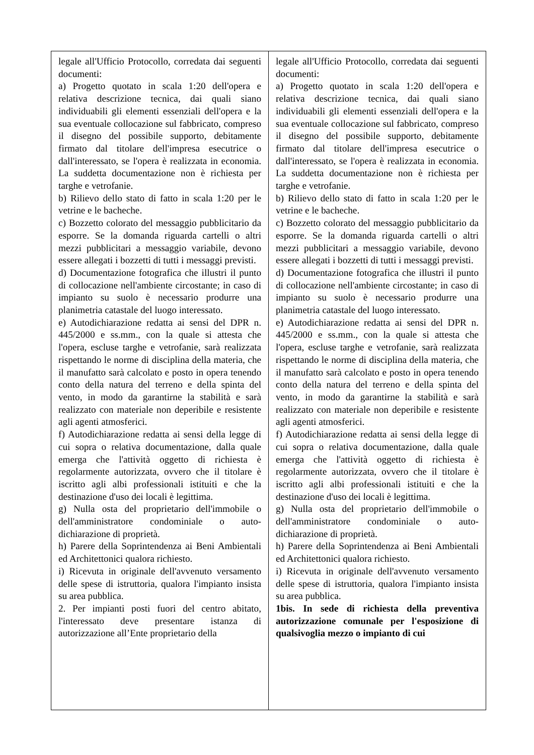| legale all'Ufficio Protocollo, corredata dai seguenti documenti: a) Progetto quotato in scala 1:20 dell'opera e relativa descrizione tecnica, dai quali siano individuabili gli elementi essenziali dell'opera e la sua eventuale collocazione sul fabbricato, compreso il disegno del possibile supporto, debitamente firmato dal titolare dell'impresa esecutrice o dall'interessato, se l'opera è realizzata in economia. La suddetta documentazione non è richiesta per targhe e vetrofanie. b) Rilievo dello stato di fatto in scala 1:20 per le vetrine e le bacheche. c) Bozzetto colorato del messaggio pubblicitario da esporre. Se la domanda riguarda cartelli o altri mezzi pubblicitari a messaggio variabile, devono essere allegati i bozzetti di tutti i messaggi previsti. d) Documentazione fotografica che illustri il punto di collocazione nell'ambiente circostante; in caso di impianto su suolo è necessario produrre una planimetria catastale del luogo interessato. e) Autodichiarazione redatta ai sensi del DPR n. 445/2000 e ss.mm., con la quale si attesta che l'opera, escluse targhe e vetrofanie, sarà realizzata rispettando le norme di disciplina della materia, che il manufatto sarà calcolato e posto in opera tenendo conto della natura del terreno e della spinta del vento, in modo da garantirne la stabilità e sarà realizzato con materiale non deperibile e resistente agli agenti atmosferici. f) Autodichiarazione redatta ai sensi della legge di cui sopra o relativa documentazione, dalla quale emerga che l'attività oggetto di richiesta è regolarmente autorizzata, ovvero che il titolare è iscritto agli albi professionali istituiti e che la destinazione d'uso dei locali è legittima. g) Nulla osta del proprietario dell'immobile o dell'amministratore condominiale o auto-dichiarazione di proprietà. h) Parere della Soprintendenza ai Beni Ambientali ed Architettonici qualora richiesto. i) Ricevuta in originale dell'avvenuto versamento delle spese di istruttoria, qualora l'impianto insista su area pubblica. 2. Per impianti posti fuori del centro abitato, l'interessato deve presentare istanza di autorizzazione all’Ente proprietario della | legale all'Ufficio Protocollo, corredata dai seguenti documenti: a) Progetto quotato in scala 1:20 dell'opera e relativa descrizione tecnica, dai quali siano individuabili gli elementi essenziali dell'opera e la sua eventuale collocazione sul fabbricato, compreso il disegno del possibile supporto, debitamente firmato dal titolare dell'impresa esecutrice o dall'interessato, se l'opera è realizzata in economia. La suddetta documentazione non è richiesta per targhe e vetrofanie. b) Rilievo dello stato di fatto in scala 1:20 per le vetrine e le bacheche. c) Bozzetto colorato del messaggio pubblicitario da esporre. Se la domanda riguarda cartelli o altri mezzi pubblicitari a messaggio variabile, devono essere allegati i bozzetti di tutti i messaggi previsti. d) Documentazione fotografica che illustri il punto di collocazione nell'ambiente circostante; in caso di impianto su suolo è necessario produrre una planimetria catastale del luogo interessato. e) Autodichiarazione redatta ai sensi del DPR n. 445/2000 e ss.mm., con la quale si attesta che l'opera, escluse targhe e vetrofanie, sarà realizzata rispettando le norme di disciplina della materia, che il manufatto sarà calcolato e posto in opera tenendo conto della natura del terreno e della spinta del vento, in modo da garantirne la stabilità e sarà realizzato con materiale non deperibile e resistente agli agenti atmosferici. f) Autodichiarazione redatta ai sensi della legge di cui sopra o relativa documentazione, dalla quale emerga che l'attività oggetto di richiesta è regolarmente autorizzata, ovvero che il titolare è iscritto agli albi professionali istituiti e che la destinazione d'uso dei locali è legittima. g) Nulla osta del proprietario dell'immobile o dell'amministratore condominiale o auto-dichiarazione di proprietà. h) Parere della Soprintendenza ai Beni Ambientali ed Architettonici qualora richiesto. i) Ricevuta in originale dell'avvenuto versamento delle spese di istruttoria, qualora l'impianto insista su area pubblica. 1bis. In sede di richiesta della preventiva autorizzazione comunale per l'esposizione di qualsivoglia mezzo o impianto di cui |